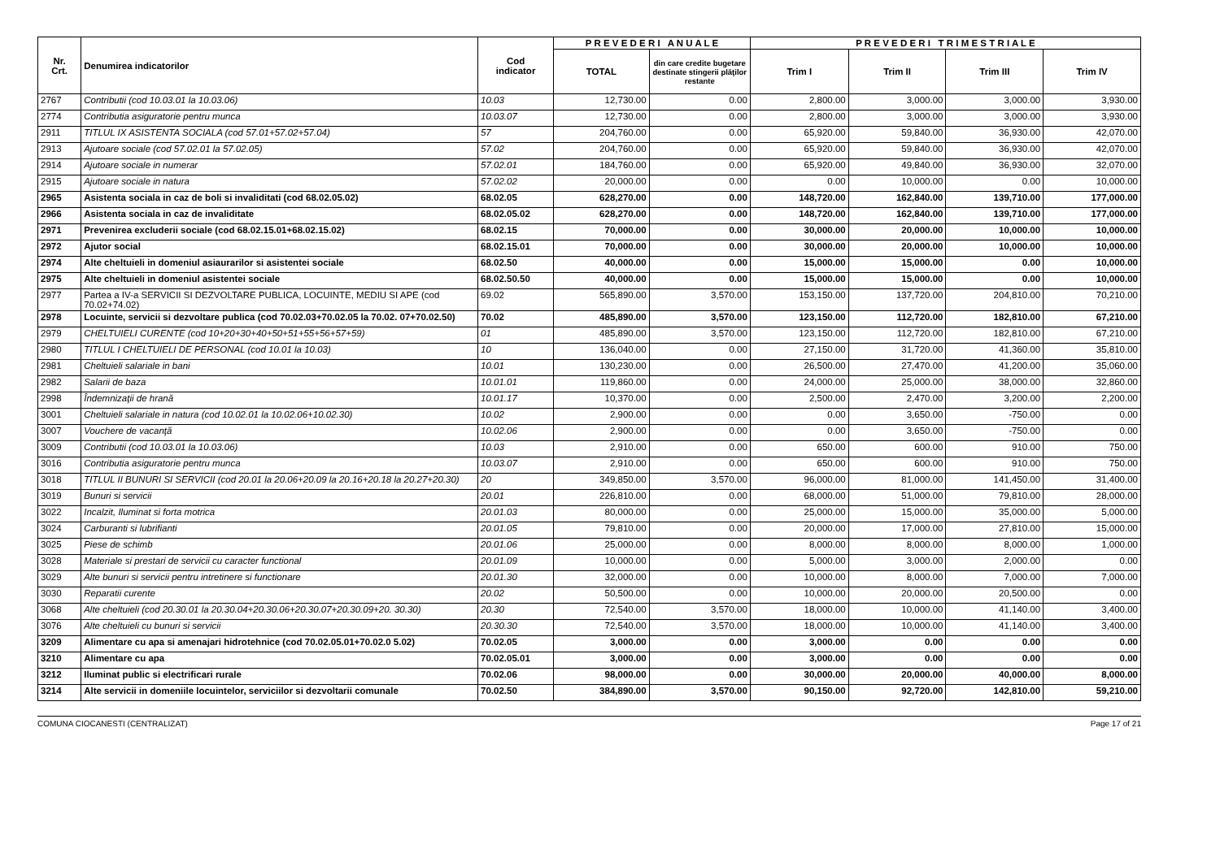| Nr. Crt. | Denumirea indicatorilor | Cod indicator | P R E V E D E R I A N U A L E | | P R E V E D E R I T R I M E S T R I A L E | | | |
| --- | --- | --- | --- | --- | --- | --- | --- | --- |
| | | | TOTAL | din care credite bugetare destinate stingerii plăţilor restante | Trim I | Trim II | Trim III | Trim IV |
| 2767 | Contributii (cod 10.03.01 la 10.03.06) | 10.03 | 12,730.00 | 0.00 | 2,800.00 | 3,000.00 | 3,000.00 | 3,930.00 |
| 2774 | Contributia asiguratorie pentru munca | 10.03.07 | 12,730.00 | 0.00 | 2,800.00 | 3,000.00 | 3,000.00 | 3,930.00 |
| 2911 | TITLUL IX ASISTENTA SOCIALA (cod 57.01+57.02+57.04) | 57 | 204,760.00 | 0.00 | 65,920.00 | 59,840.00 | 36,930.00 | 42,070.00 |
| 2913 | Ajutoare sociale (cod 57.02.01 la 57.02.05) | 57.02 | 204,760.00 | 0.00 | 65,920.00 | 59,840.00 | 36,930.00 | 42,070.00 |
| 2914 | Ajutoare sociale in numerar | 57.02.01 | 184,760.00 | 0.00 | 65,920.00 | 49,840.00 | 36,930.00 | 32,070.00 |
| 2915 | Ajutoare sociale in natura | 57.02.02 | 20,000.00 | 0.00 | 0.00 | 10,000.00 | 0.00 | 10,000.00 |
| 2965 | Asistenta sociala in caz de boli si invaliditati (cod 68.02.05.02) | 68.02.05 | 628,270.00 | 0.00 | 148,720.00 | 162,840.00 | 139,710.00 | 177,000.00 |
| 2966 | Asistenta sociala in caz de invaliditate | 68.02.05.02 | 628,270.00 | 0.00 | 148,720.00 | 162,840.00 | 139,710.00 | 177,000.00 |
| 2971 | Prevenirea excluderii sociale (cod 68.02.15.01+68.02.15.02) | 68.02.15 | 70,000.00 | 0.00 | 30,000.00 | 20,000.00 | 10,000.00 | 10,000.00 |
| 2972 | Ajutor social | 68.02.15.01 | 70,000.00 | 0.00 | 30,000.00 | 20,000.00 | 10,000.00 | 10,000.00 |
| 2974 | Alte cheltuieli in domeniul asiaurarilor si asistentei sociale | 68.02.50 | 40,000.00 | 0.00 | 15,000.00 | 15,000.00 | 0.00 | 10,000.00 |
| 2975 | Alte cheltuieli in domeniul asistentei sociale | 68.02.50.50 | 40,000.00 | 0.00 | 15,000.00 | 15,000.00 | 0.00 | 10,000.00 |
| 2977 | Partea a IV-a SERVICII SI DEZVOLTARE PUBLICA, LOCUINTE, MEDIU SI APE (cod 70.02+74.02) | 69.02 | 565,890.00 | 3,570.00 | 153,150.00 | 137,720.00 | 204,810.00 | 70,210.00 |
| 2978 | Locuinte, servicii si dezvoltare publica (cod 70.02.03+70.02.05 la 70.02. 07+70.02.50) | 70.02 | 485,890.00 | 3,570.00 | 123,150.00 | 112,720.00 | 182,810.00 | 67,210.00 |
| 2979 | CHELTUIELI CURENTE (cod 10+20+30+40+50+51+55+56+57+59) | 01 | 485,890.00 | 3,570.00 | 123,150.00 | 112,720.00 | 182,810.00 | 67,210.00 |
| 2980 | TITLUL I CHELTUIELI DE PERSONAL (cod 10.01 la 10.03) | 10 | 136,040.00 | 0.00 | 27,150.00 | 31,720.00 | 41,360.00 | 35,810.00 |
| 2981 | Cheltuieli salariale in bani | 10.01 | 130,230.00 | 0.00 | 26,500.00 | 27,470.00 | 41,200.00 | 35,060.00 |
| 2982 | Salarii de baza | 10.01.01 | 119,860.00 | 0.00 | 24,000.00 | 25,000.00 | 38,000.00 | 32,860.00 |
| 2998 | Îndemnizaţii de hrană | 10.01.17 | 10,370.00 | 0.00 | 2,500.00 | 2,470.00 | 3,200.00 | 2,200.00 |
| 3001 | Cheltuieli salariale in natura (cod 10.02.01 la 10.02.06+10.02.30) | 10.02 | 2,900.00 | 0.00 | 0.00 | 3,650.00 | -750.00 | 0.00 |
| 3007 | Vouchere de vacanţă | 10.02.06 | 2,900.00 | 0.00 | 0.00 | 3,650.00 | -750.00 | 0.00 |
| 3009 | Contributii (cod 10.03.01 la 10.03.06) | 10.03 | 2,910.00 | 0.00 | 650.00 | 600.00 | 910.00 | 750.00 |
| 3016 | Contributia asiguratorie pentru munca | 10.03.07 | 2,910.00 | 0.00 | 650.00 | 600.00 | 910.00 | 750.00 |
| 3018 | TITLUL II BUNURI SI SERVICII (cod 20.01 la 20.06+20.09 la 20.16+20.18 la 20.27+20.30) | 20 | 349,850.00 | 3,570.00 | 96,000.00 | 81,000.00 | 141,450.00 | 31,400.00 |
| 3019 | Bunuri si servicii | 20.01 | 226,810.00 | 0.00 | 68,000.00 | 51,000.00 | 79,810.00 | 28,000.00 |
| 3022 | Incalzit, Iluminat si forta motrica | 20.01.03 | 80,000.00 | 0.00 | 25,000.00 | 15,000.00 | 35,000.00 | 5,000.00 |
| 3024 | Carburanti si lubrifianti | 20.01.05 | 79,810.00 | 0.00 | 20,000.00 | 17,000.00 | 27,810.00 | 15,000.00 |
| 3025 | Piese de schimb | 20.01.06 | 25,000.00 | 0.00 | 8,000.00 | 8,000.00 | 8,000.00 | 1,000.00 |
| 3028 | Materiale si prestari de servicii cu caracter functional | 20.01.09 | 10,000.00 | 0.00 | 5,000.00 | 3,000.00 | 2,000.00 | 0.00 |
| 3029 | Alte bunuri si servicii pentru intretinere si functionare | 20.01.30 | 32,000.00 | 0.00 | 10,000.00 | 8,000.00 | 7,000.00 | 7,000.00 |
| 3030 | Reparatii curente | 20.02 | 50,500.00 | 0.00 | 10,000.00 | 20,000.00 | 20,500.00 | 0.00 |
| 3068 | Alte cheltuieli (cod 20.30.01 la 20.30.04+20.30.06+20.30.07+20.30.09+20. 30.30) | 20.30 | 72,540.00 | 3,570.00 | 18,000.00 | 10,000.00 | 41,140.00 | 3,400.00 |
| 3076 | Alte cheltuieli cu bunuri si servicii | 20.30.30 | 72,540.00 | 3,570.00 | 18,000.00 | 10,000.00 | 41,140.00 | 3,400.00 |
| 3209 | Alimentare cu apa si amenajari hidrotehnice (cod 70.02.05.01+70.02.0 5.02) | 70.02.05 | 3,000.00 | 0.00 | 3,000.00 | 0.00 | 0.00 | 0.00 |
| 3210 | Alimentare cu apa | 70.02.05.01 | 3,000.00 | 0.00 | 3,000.00 | 0.00 | 0.00 | 0.00 |
| 3212 | Iluminat public si electrificari rurale | 70.02.06 | 98,000.00 | 0.00 | 30,000.00 | 20,000.00 | 40,000.00 | 8,000.00 |
| 3214 | Alte servicii in domeniile locuintelor, serviciilor si dezvoltarii comunale | 70.02.50 | 384,890.00 | 3,570.00 | 90,150.00 | 92,720.00 | 142,810.00 | 59,210.00 |
COMUNA CIOCANESTI (CENTRALIZAT) Page 17 of 21